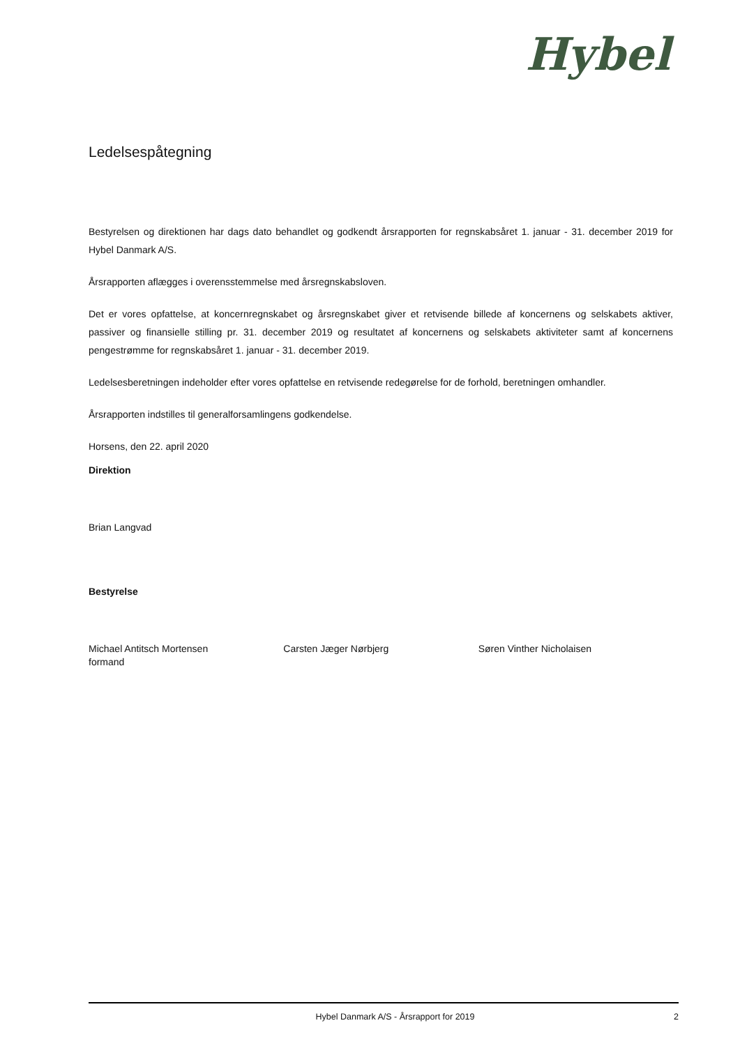Hybel
Ledelsespåtegning
Bestyrelsen og direktionen har dags dato behandlet og godkendt årsrapporten for regnskabsåret 1. januar - 31. december 2019 for Hybel Danmark A/S.
Årsrapporten aflægges i overensstemmelse med årsregnskabsloven.
Det er vores opfattelse, at koncernregnskabet og årsregnskabet giver et retvisende billede af koncernens og selskabets aktiver, passiver og finansielle stilling pr. 31. december 2019 og resultatet af koncernens og selskabets aktiviteter samt af koncernens pengestrømme for regnskabsåret 1. januar - 31. december 2019.
Ledelsesberetningen indeholder efter vores opfattelse en retvisende redegørelse for de forhold, beretningen omhandler.
Årsrapporten indstilles til generalforsamlingens godkendelse.
Horsens, den 22. april 2020
Direktion
Brian Langvad
Bestyrelse
Michael Antitsch Mortensen
formand
Carsten Jæger Nørbjerg Søren Vinther Nicholaisen
Hybel Danmark A/S - Årsrapport for 2019 2